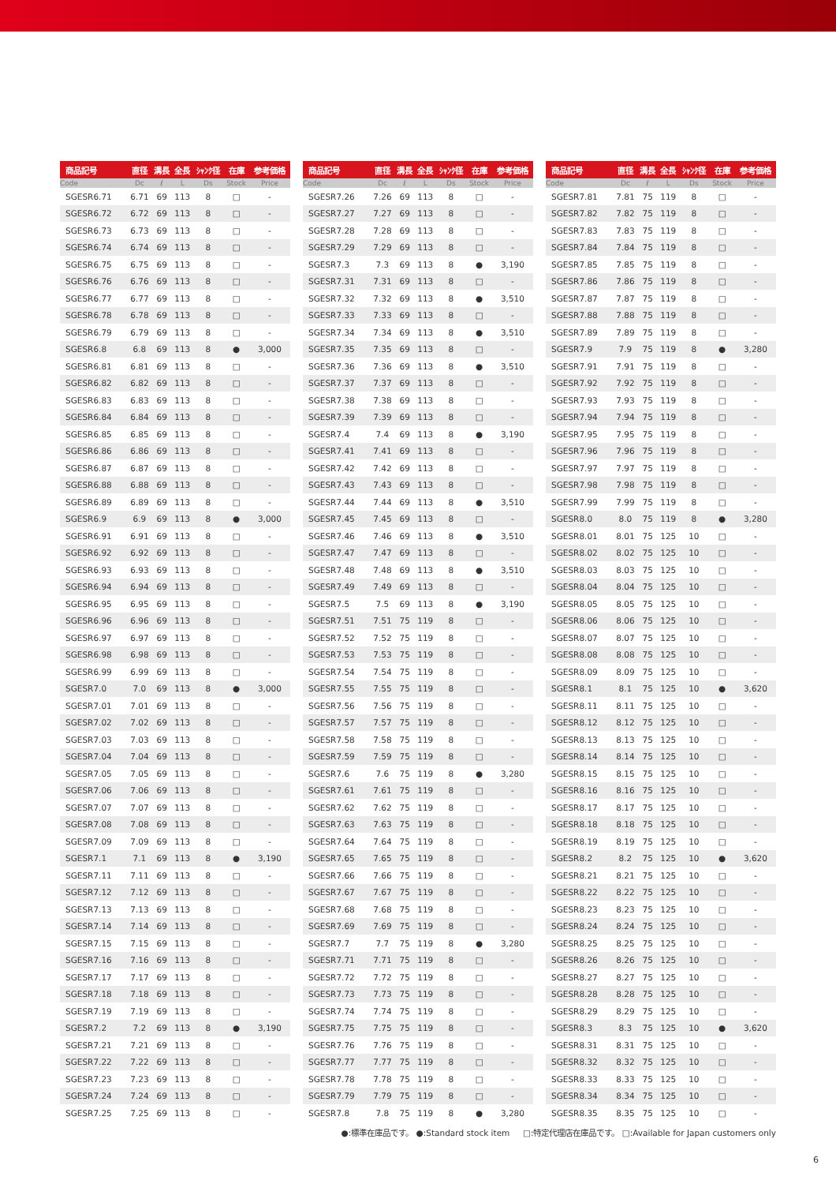| 商品記号 | 直径 | 溝長 | 全長 | ｼｬﾝｸ径 | 在庫 | 参考価格 |
| --- | --- | --- | --- | --- | --- | --- |
| Code | Dc | ℓ | L | Ds | Stock | Price |
| SGESR6.71 | 6.71 | 69 | 113 | 8 | □ | - |
| SGESR6.72 | 6.72 | 69 | 113 | 8 | □ | - |
| SGESR6.73 | 6.73 | 69 | 113 | 8 | □ | - |
| SGESR6.74 | 6.74 | 69 | 113 | 8 | □ | - |
| SGESR6.75 | 6.75 | 69 | 113 | 8 | □ | - |
| SGESR6.76 | 6.76 | 69 | 113 | 8 | □ | - |
| SGESR6.77 | 6.77 | 69 | 113 | 8 | □ | - |
| SGESR6.78 | 6.78 | 69 | 113 | 8 | □ | - |
| SGESR6.79 | 6.79 | 69 | 113 | 8 | □ | - |
| SGESR6.8 | 6.8 | 69 | 113 | 8 | ● | 3,000 |
| SGESR6.81 | 6.81 | 69 | 113 | 8 | □ | - |
| SGESR6.82 | 6.82 | 69 | 113 | 8 | □ | - |
| SGESR6.83 | 6.83 | 69 | 113 | 8 | □ | - |
| SGESR6.84 | 6.84 | 69 | 113 | 8 | □ | - |
| SGESR6.85 | 6.85 | 69 | 113 | 8 | □ | - |
| SGESR6.86 | 6.86 | 69 | 113 | 8 | □ | - |
| SGESR6.87 | 6.87 | 69 | 113 | 8 | □ | - |
| SGESR6.88 | 6.88 | 69 | 113 | 8 | □ | - |
| SGESR6.89 | 6.89 | 69 | 113 | 8 | □ | - |
| SGESR6.9 | 6.9 | 69 | 113 | 8 | ● | 3,000 |
| SGESR6.91 | 6.91 | 69 | 113 | 8 | □ | - |
| SGESR6.92 | 6.92 | 69 | 113 | 8 | □ | - |
| SGESR6.93 | 6.93 | 69 | 113 | 8 | □ | - |
| SGESR6.94 | 6.94 | 69 | 113 | 8 | □ | - |
| SGESR6.95 | 6.95 | 69 | 113 | 8 | □ | - |
| SGESR6.96 | 6.96 | 69 | 113 | 8 | □ | - |
| SGESR6.97 | 6.97 | 69 | 113 | 8 | □ | - |
| SGESR6.98 | 6.98 | 69 | 113 | 8 | □ | - |
| SGESR6.99 | 6.99 | 69 | 113 | 8 | □ | - |
| SGESR7.0 | 7.0 | 69 | 113 | 8 | ● | 3,000 |
| SGESR7.01 | 7.01 | 69 | 113 | 8 | □ | - |
| SGESR7.02 | 7.02 | 69 | 113 | 8 | □ | - |
| SGESR7.03 | 7.03 | 69 | 113 | 8 | □ | - |
| SGESR7.04 | 7.04 | 69 | 113 | 8 | □ | - |
| SGESR7.05 | 7.05 | 69 | 113 | 8 | □ | - |
| SGESR7.06 | 7.06 | 69 | 113 | 8 | □ | - |
| SGESR7.07 | 7.07 | 69 | 113 | 8 | □ | - |
| SGESR7.08 | 7.08 | 69 | 113 | 8 | □ | - |
| SGESR7.09 | 7.09 | 69 | 113 | 8 | □ | - |
| SGESR7.1 | 7.1 | 69 | 113 | 8 | ● | 3,190 |
| SGESR7.11 | 7.11 | 69 | 113 | 8 | □ | - |
| SGESR7.12 | 7.12 | 69 | 113 | 8 | □ | - |
| SGESR7.13 | 7.13 | 69 | 113 | 8 | □ | - |
| SGESR7.14 | 7.14 | 69 | 113 | 8 | □ | - |
| SGESR7.15 | 7.15 | 69 | 113 | 8 | □ | - |
| SGESR7.16 | 7.16 | 69 | 113 | 8 | □ | - |
| SGESR7.17 | 7.17 | 69 | 113 | 8 | □ | - |
| SGESR7.18 | 7.18 | 69 | 113 | 8 | □ | - |
| SGESR7.19 | 7.19 | 69 | 113 | 8 | □ | - |
| SGESR7.2 | 7.2 | 69 | 113 | 8 | ● | 3,190 |
| SGESR7.21 | 7.21 | 69 | 113 | 8 | □ | - |
| SGESR7.22 | 7.22 | 69 | 113 | 8 | □ | - |
| SGESR7.23 | 7.23 | 69 | 113 | 8 | □ | - |
| SGESR7.24 | 7.24 | 69 | 113 | 8 | □ | - |
| SGESR7.25 | 7.25 | 69 | 113 | 8 | □ | - |
| 商品記号 | 直径 | 溝長 | 全長 | ｼｬﾝｸ径 | 在庫 | 参考価格 |
| --- | --- | --- | --- | --- | --- | --- |
| Code | Dc | ℓ | L | Ds | Stock | Price |
| SGESR7.26 | 7.26 | 69 | 113 | 8 | □ | - |
| SGESR7.27 | 7.27 | 69 | 113 | 8 | □ | - |
| SGESR7.28 | 7.28 | 69 | 113 | 8 | □ | - |
| SGESR7.29 | 7.29 | 69 | 113 | 8 | □ | - |
| SGESR7.3 | 7.3 | 69 | 113 | 8 | ● | 3,190 |
| SGESR7.31 | 7.31 | 69 | 113 | 8 | □ | - |
| SGESR7.32 | 7.32 | 69 | 113 | 8 | ● | 3,510 |
| SGESR7.33 | 7.33 | 69 | 113 | 8 | □ | - |
| SGESR7.34 | 7.34 | 69 | 113 | 8 | ● | 3,510 |
| SGESR7.35 | 7.35 | 69 | 113 | 8 | □ | - |
| SGESR7.36 | 7.36 | 69 | 113 | 8 | ● | 3,510 |
| SGESR7.37 | 7.37 | 69 | 113 | 8 | □ | - |
| SGESR7.38 | 7.38 | 69 | 113 | 8 | □ | - |
| SGESR7.39 | 7.39 | 69 | 113 | 8 | □ | - |
| SGESR7.4 | 7.4 | 69 | 113 | 8 | ● | 3,190 |
| SGESR7.41 | 7.41 | 69 | 113 | 8 | □ | - |
| SGESR7.42 | 7.42 | 69 | 113 | 8 | □ | - |
| SGESR7.43 | 7.43 | 69 | 113 | 8 | □ | - |
| SGESR7.44 | 7.44 | 69 | 113 | 8 | ● | 3,510 |
| SGESR7.45 | 7.45 | 69 | 113 | 8 | □ | - |
| SGESR7.46 | 7.46 | 69 | 113 | 8 | ● | 3,510 |
| SGESR7.47 | 7.47 | 69 | 113 | 8 | □ | - |
| SGESR7.48 | 7.48 | 69 | 113 | 8 | ● | 3,510 |
| SGESR7.49 | 7.49 | 69 | 113 | 8 | □ | - |
| SGESR7.5 | 7.5 | 69 | 113 | 8 | ● | 3,190 |
| SGESR7.51 | 7.51 | 75 | 119 | 8 | □ | - |
| SGESR7.52 | 7.52 | 75 | 119 | 8 | □ | - |
| SGESR7.53 | 7.53 | 75 | 119 | 8 | □ | - |
| SGESR7.54 | 7.54 | 75 | 119 | 8 | □ | - |
| SGESR7.55 | 7.55 | 75 | 119 | 8 | □ | - |
| SGESR7.56 | 7.56 | 75 | 119 | 8 | □ | - |
| SGESR7.57 | 7.57 | 75 | 119 | 8 | □ | - |
| SGESR7.58 | 7.58 | 75 | 119 | 8 | □ | - |
| SGESR7.59 | 7.59 | 75 | 119 | 8 | □ | - |
| SGESR7.6 | 7.6 | 75 | 119 | 8 | ● | 3,280 |
| SGESR7.61 | 7.61 | 75 | 119 | 8 | □ | - |
| SGESR7.62 | 7.62 | 75 | 119 | 8 | □ | - |
| SGESR7.63 | 7.63 | 75 | 119 | 8 | □ | - |
| SGESR7.64 | 7.64 | 75 | 119 | 8 | □ | - |
| SGESR7.65 | 7.65 | 75 | 119 | 8 | □ | - |
| SGESR7.66 | 7.66 | 75 | 119 | 8 | □ | - |
| SGESR7.67 | 7.67 | 75 | 119 | 8 | □ | - |
| SGESR7.68 | 7.68 | 75 | 119 | 8 | □ | - |
| SGESR7.69 | 7.69 | 75 | 119 | 8 | □ | - |
| SGESR7.7 | 7.7 | 75 | 119 | 8 | ● | 3,280 |
| SGESR7.71 | 7.71 | 75 | 119 | 8 | □ | - |
| SGESR7.72 | 7.72 | 75 | 119 | 8 | □ | - |
| SGESR7.73 | 7.73 | 75 | 119 | 8 | □ | - |
| SGESR7.74 | 7.74 | 75 | 119 | 8 | □ | - |
| SGESR7.75 | 7.75 | 75 | 119 | 8 | □ | - |
| SGESR7.76 | 7.76 | 75 | 119 | 8 | □ | - |
| SGESR7.77 | 7.77 | 75 | 119 | 8 | □ | - |
| SGESR7.78 | 7.78 | 75 | 119 | 8 | □ | - |
| SGESR7.79 | 7.79 | 75 | 119 | 8 | □ | - |
| SGESR7.8 | 7.8 | 75 | 119 | 8 | ● | 3,280 |
| 商品記号 | 直径 | 溝長 | 全長 | ｼｬﾝｸ径 | 在庫 | 参考価格 |
| --- | --- | --- | --- | --- | --- | --- |
| Code | Dc | ℓ | L | Ds | Stock | Price |
| SGESR7.81 | 7.81 | 75 | 119 | 8 | □ | - |
| SGESR7.82 | 7.82 | 75 | 119 | 8 | □ | - |
| SGESR7.83 | 7.83 | 75 | 119 | 8 | □ | - |
| SGESR7.84 | 7.84 | 75 | 119 | 8 | □ | - |
| SGESR7.85 | 7.85 | 75 | 119 | 8 | □ | - |
| SGESR7.86 | 7.86 | 75 | 119 | 8 | □ | - |
| SGESR7.87 | 7.87 | 75 | 119 | 8 | □ | - |
| SGESR7.88 | 7.88 | 75 | 119 | 8 | □ | - |
| SGESR7.89 | 7.89 | 75 | 119 | 8 | □ | - |
| SGESR7.9 | 7.9 | 75 | 119 | 8 | ● | 3,280 |
| SGESR7.91 | 7.91 | 75 | 119 | 8 | □ | - |
| SGESR7.92 | 7.92 | 75 | 119 | 8 | □ | - |
| SGESR7.93 | 7.93 | 75 | 119 | 8 | □ | - |
| SGESR7.94 | 7.94 | 75 | 119 | 8 | □ | - |
| SGESR7.95 | 7.95 | 75 | 119 | 8 | □ | - |
| SGESR7.96 | 7.96 | 75 | 119 | 8 | □ | - |
| SGESR7.97 | 7.97 | 75 | 119 | 8 | □ | - |
| SGESR7.98 | 7.98 | 75 | 119 | 8 | □ | - |
| SGESR7.99 | 7.99 | 75 | 119 | 8 | □ | - |
| SGESR8.0 | 8.0 | 75 | 119 | 8 | ● | 3,280 |
| SGESR8.01 | 8.01 | 75 | 125 | 10 | □ | - |
| SGESR8.02 | 8.02 | 75 | 125 | 10 | □ | - |
| SGESR8.03 | 8.03 | 75 | 125 | 10 | □ | - |
| SGESR8.04 | 8.04 | 75 | 125 | 10 | □ | - |
| SGESR8.05 | 8.05 | 75 | 125 | 10 | □ | - |
| SGESR8.06 | 8.06 | 75 | 125 | 10 | □ | - |
| SGESR8.07 | 8.07 | 75 | 125 | 10 | □ | - |
| SGESR8.08 | 8.08 | 75 | 125 | 10 | □ | - |
| SGESR8.09 | 8.09 | 75 | 125 | 10 | □ | - |
| SGESR8.1 | 8.1 | 75 | 125 | 10 | ● | 3,620 |
| SGESR8.11 | 8.11 | 75 | 125 | 10 | □ | - |
| SGESR8.12 | 8.12 | 75 | 125 | 10 | □ | - |
| SGESR8.13 | 8.13 | 75 | 125 | 10 | □ | - |
| SGESR8.14 | 8.14 | 75 | 125 | 10 | □ | - |
| SGESR8.15 | 8.15 | 75 | 125 | 10 | □ | - |
| SGESR8.16 | 8.16 | 75 | 125 | 10 | □ | - |
| SGESR8.17 | 8.17 | 75 | 125 | 10 | □ | - |
| SGESR8.18 | 8.18 | 75 | 125 | 10 | □ | - |
| SGESR8.19 | 8.19 | 75 | 125 | 10 | □ | - |
| SGESR8.2 | 8.2 | 75 | 125 | 10 | ● | 3,620 |
| SGESR8.21 | 8.21 | 75 | 125 | 10 | □ | - |
| SGESR8.22 | 8.22 | 75 | 125 | 10 | □ | - |
| SGESR8.23 | 8.23 | 75 | 125 | 10 | □ | - |
| SGESR8.24 | 8.24 | 75 | 125 | 10 | □ | - |
| SGESR8.25 | 8.25 | 75 | 125 | 10 | □ | - |
| SGESR8.26 | 8.26 | 75 | 125 | 10 | □ | - |
| SGESR8.27 | 8.27 | 75 | 125 | 10 | □ | - |
| SGESR8.28 | 8.28 | 75 | 125 | 10 | □ | - |
| SGESR8.29 | 8.29 | 75 | 125 | 10 | □ | - |
| SGESR8.3 | 8.3 | 75 | 125 | 10 | ● | 3,620 |
| SGESR8.31 | 8.31 | 75 | 125 | 10 | □ | - |
| SGESR8.32 | 8.32 | 75 | 125 | 10 | □ | - |
| SGESR8.33 | 8.33 | 75 | 125 | 10 | □ | - |
| SGESR8.34 | 8.34 | 75 | 125 | 10 | □ | - |
| SGESR8.35 | 8.35 | 75 | 125 | 10 | □ | - |
●:標準在庫品です。 ●:Standard stock item □:特定代理店在庫品です。 □:Available for Japan customers only
6